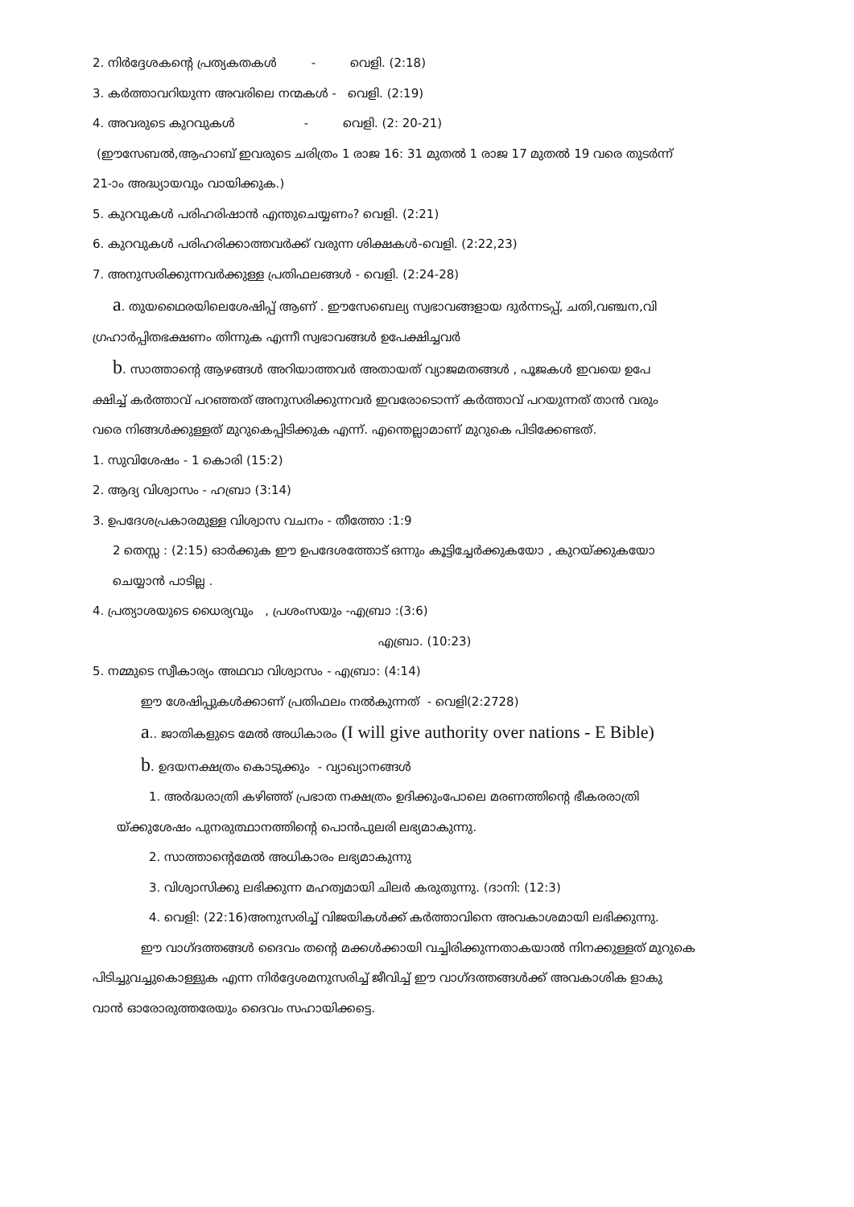2. നിർദ്ദേശകന്റെ പ്രത്യകതകൾ - വെളി. (2:18)
3. കർത്താവറിയുന്ന അവരിലെ നന്മകൾ - വെളി. (2:19)
4. അവരുടെ കുറവുകൾ - വെളി. (2: 20-21)
(ഈസേബൽ,ആഹാബ് ഇവരുടെ ചരിത്രം 1 രാജ 16: 31 മുതൽ 1 രാജ 17 മുതൽ 19 വരെ തുടർന്ന്
21-ാം അദ്ധ്യായവും വായിക്കുക.)
5. കുറവുകൾ പരിഹരിഷാൻ എന്തുചെയ്യണം? വെളി. (2:21)
6. കുറവുകൾ പരിഹരിക്കാത്തവർക്ക് വരുന്ന ശിക്ഷകൾ-വെളി. (2:22,23)
7. അനുസരിക്കുന്നവർക്കുള്ള പ്രതിഫലങ്ങൾ - വെളി. (2:24-28)
a. തുയഥൈരയിലെശേഷിപ്പ് ആണ് . ഈസേബെല്യ സ്വഭാവങ്ങളായ ദുർന്നടപ്പ്, ചതി,വഞ്ചന,വി
ഗ്രഹാർപ്പിതഭക്ഷണം തിന്നുക എന്നീ സ്വഭാവങ്ങൾ ഉപേക്ഷിച്ചവർ
b. സാത്താന്റെ ആഴങ്ങൾ അറിയാത്തവർ അതായത് വ്യാജമതങ്ങൾ , പൂജകൾ ഇവയെ ഉപേ
ക്ഷിച്ച് കർത്താവ് പറഞ്ഞത് അനുസരിക്കുന്നവർ ഇവരോടൊന്ന് കർത്താവ് പറയുന്നത് താൻ വരും
വരെ നിങ്ങൾക്കുള്ളത് മുറുകെപ്പിടിക്കുക എന്ന്. എന്തെല്ലാമാണ് മുറുകെ പിടിക്കേണ്ടത്.
1. സുവിശേഷം - 1 കൊരി (15:2)
2. ആദ്യ വിശ്വാസം - ഹബ്രാ (3:14)
3. ഉപദേശപ്രകാരമുള്ള വിശ്വാസ വചനം - തീത്തോ :1:9
2 തെസ്സ : (2:15) ഓർക്കുക ഈ ഉപദേശത്തോട് ഒന്നും കൂട്ടിച്ചേർക്കുകയോ , കുറയ്ക്കുകയോ
ചെയ്യാൻ പാടില്ല .
4. പ്രത്യാശയുടെ ധൈര്യവും , പ്രശംസയും -എബ്രാ :(3:6)
എബ്രാ. (10:23)
5. നമ്മുടെ സ്വീകാര്യം അഥവാ വിശ്വാസം - എബ്രാ: (4:14)
ഈ ശേഷിപ്പുകൾക്കാണ് പ്രതിഫലം നൽകുന്നത് - വെളി(2:2728)
a.. ജാതികളുടെ മേൽ അധികാരം (I will give authority over nations - E Bible)
b. ഉദയനക്ഷത്രം കൊടുക്കും - വ്യാഖ്യാനങ്ങൾ
1. അർദ്ധരാത്രി കഴിഞ്ഞ് പ്രഭാത നക്ഷത്രം ഉദിക്കുംപോലെ മരണത്തിന്റെ ഭീകരരാത്രി
യ്ക്കുശേഷം പുനരുത്ഥാനത്തിന്റെ പൊൻപുലരി ലഭ്യമാകുന്നു.
2. സാത്താന്റെമേൽ അധികാരം ലഭ്യമാകുന്നു
3. വിശ്വാസിക്കു ലഭിക്കുന്ന മഹത്വമായി ചിലർ കരുതുന്നു. (ദാനി: (12:3)
4. വെളി: (22:16)അനുസരിച്ച് വിജയികൾക്ക് കർത്താവിനെ അവകാശമായി ലഭിക്കുന്നു.
ഈ വാഗ്ദത്തങ്ങൾ ദൈവം തന്റെ മക്കൾക്കായി വച്ചിരിക്കുന്നതാകയാൽ നിനക്കുള്ളത് മുറുകെ
പിടിച്ചുവച്ചുകൊള്ളുക എന്ന നിർദ്ദേശമനുസരിച്ച് ജീവിച്ച് ഈ വാഗ്ദത്തങ്ങൾക്ക് അവകാശിക ളാകു
വാൻ ഓരോരുത്തരേയും ദൈവം സഹായിക്കട്ടെ.